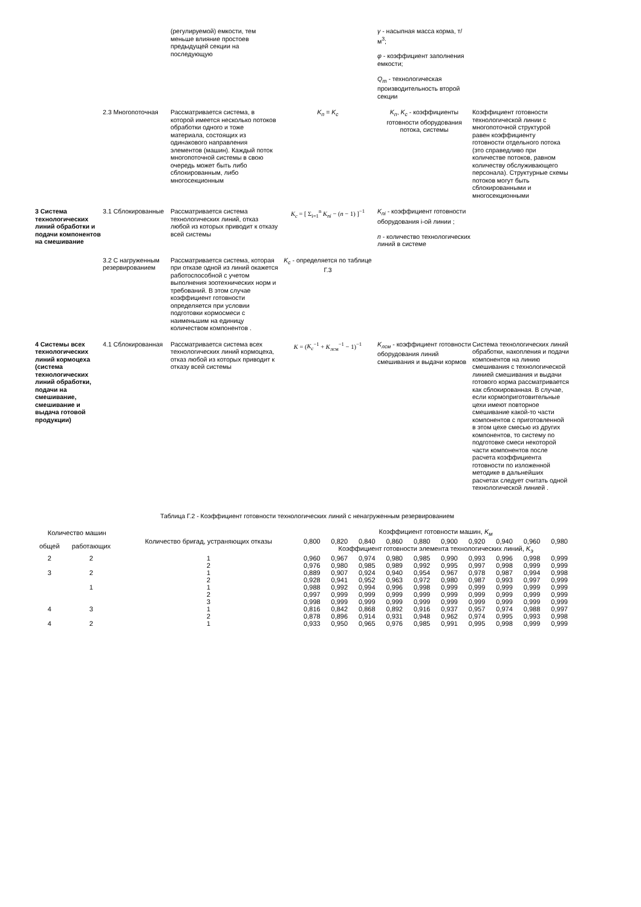| | | (регулируемой) емкости, тем меньше влияние простоев предыдущей секции на последующую | | γ - насыпная масса корма, т/м<sup>3</sup>; φ - коэффициент заполнения емкости; Q<sub>m</sub> - технологическая производительность второй секции | |
| | 2.3 Многопоточная | Рассматривается система, в которой имеется несколько потоков обработки одного и тоже материала, состоящих из одинакового направления элементов (машин). Каждый поток многопоточной системы в свою очередь может быть либо сблокированным, либо многосекционным | K<sub>п</sub> = K<sub>c</sub> | K<sub>п</sub> , K<sub>c</sub> - коэффициенты готовности оборудования потока, системы | Коэффициент готовности технологической линии с многопоточной структурой равен коэффициенту готовности отдельного потока (это справедливо при количестве потоков, равном количеству обслуживающего персонала). Структурные схемы потоков могут быть сблокированными и многосекционными |
| 3 Система технологических линий обработки и подачи компонентов на смешивание | 3.1 Сблокированные | Рассматривается система технологических линий, отказ любой из которых приводит к отказу всей системы | K<sub>c</sub> = [ Σ<sub>i=1</sub><sup>n</sup> K<sub>пi</sub> − ( n − 1) ]<sup>−1</sup> | K<sub>пi</sub> - коэффициент готовности оборудования i-ой линии ; п - количество технологических линий в системе | |
| | 3.2 С нагруженным резервированием | Рассматривается система, которая при отказе одной из линий окажется работоспособной с учетом выполнения зоотехнических норм и требований. В этом случае коэффициент готовности определяется при условии подготовки кормосмеси с наименьшим на единицу количеством компонентов . | K<sub>c</sub> - определяется по таблице Г.3 | | |
| 4 Системы всех технологических линий кормоцеха (система технологических линий обработки, подачи на смешивание, смешивание и выдача готовой продукции) | 4.1 Сблокированная | Рассматривается система всех технологических линий кормоцеха, отказ любой из которых приводит к отказу всей системы | K = ( K<sub>c</sub><sup>−1</sup> + K<sub>лсм</sub><sup>−1</sup> − 1)<sup>−1</sup> | K<sub>лсм</sub> - коэффициент готовности оборудования линий смешивания и выдачи кормов | Система технологических линий обработки, накопления и подачи компонентов на линию смешивания с технологической линией смешивания и выдачи готового корма рассматривается как сблокированная. В случае, если кормоприготовительные цехи имеют повторное смешивание какой-то части компонентов с приготовленной в этом цехе смесью из других компонентов, то систему по подготовке смеси некоторой части компонентов после расчета коэффициента готовности по изложенной методике в дальнейших расчетах следует считать одной технологической линией . |
Таблица Г.2 - Коэффициент готовности технологических линий с ненагруженным резервированием
| Количество машин | | Количество бригад, устраняющих отказы | Коэффициент готовности машин, K<sub>м</sub> | | | | | | | | | |
| --- | --- | --- | --- | --- | --- | --- | --- | --- | --- | --- | --- | --- |
| общей | работающих | | 0,800 | 0,820 | 0,840 | 0,860 | 0,880 | 0,900 | 0,920 | 0,940 | 0,960 | 0,980 |
| | | | Коэффициент готовности элемента технологических линий, K<sub>э</sub> | | | | | | | | | |
| 2 | 2 | 1 | 0,960 | 0,967 | 0,974 | 0,980 | 0,985 | 0,990 | 0,993 | 0,996 | 0,998 | 0,999 |
| | | 2 | 0,976 | 0,980 | 0,985 | 0,989 | 0,992 | 0,995 | 0,997 | 0,998 | 0,999 | 0,999 |
| 3 | 2 | 1 | 0,889 | 0,907 | 0,924 | 0,940 | 0,954 | 0,967 | 0,978 | 0,987 | 0,994 | 0,998 |
| | | 2 | 0,928 | 0,941 | 0,952 | 0,963 | 0,972 | 0,980 | 0,987 | 0,993 | 0,997 | 0,999 |
| | 1 | 1 | 0,988 | 0,992 | 0,994 | 0,996 | 0,998 | 0,999 | 0,999 | 0,999 | 0,999 | 0,999 |
| | | 2 | 0,997 | 0,999 | 0,999 | 0,999 | 0,999 | 0,999 | 0,999 | 0,999 | 0,999 | 0,999 |
| | | 3 | 0,998 | 0,999 | 0,999 | 0,999 | 0,999 | 0,999 | 0,999 | 0,999 | 0,999 | 0,999 |
| 4 | 3 | 1 | 0,816 | 0,842 | 0,868 | 0,892 | 0,916 | 0,937 | 0,957 | 0,974 | 0,988 | 0,997 |
| | | 2 | 0,878 | 0,896 | 0,914 | 0,931 | 0,948 | 0,962 | 0,974 | 0,995 | 0,993 | 0,998 |
| 4 | 2 | 1 | 0,933 | 0,950 | 0,965 | 0,976 | 0,985 | 0,991 | 0,995 | 0,998 | 0,999 | 0,999 |